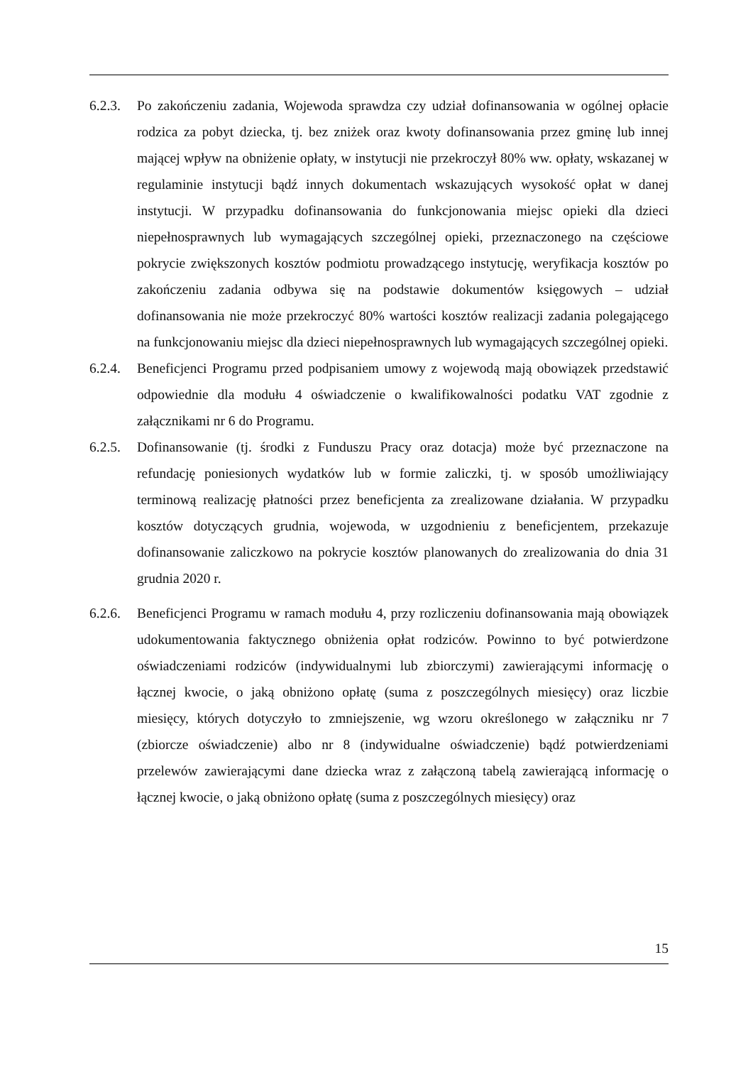6.2.3.
Po zakończeniu zadania, Wojewoda sprawdza czy udział dofinansowania w ogólnej opłacie rodzica za pobyt dziecka, tj. bez zniżek oraz kwoty dofinansowania przez gminę lub innej mającej wpływ na obniżenie opłaty, w instytucji nie przekroczył 80% ww. opłaty, wskazanej w regulaminie instytucji bądź innych dokumentach wskazujących wysokość opłat w danej instytucji. W przypadku dofinansowania do funkcjonowania miejsc opieki dla dzieci niepełnosprawnych lub wymagających szczególnej opieki, przeznaczonego na częściowe pokrycie zwiększonych kosztów podmiotu prowadzącego instytucję, weryfikacja kosztów po zakończeniu zadania odbywa się na podstawie dokumentów księgowych – udział dofinansowania nie może przekroczyć 80% wartości kosztów realizacji zadania polegającego na funkcjonowaniu miejsc dla dzieci niepełnosprawnych lub wymagających szczególnej opieki.
6.2.4.
Beneficjenci Programu przed podpisaniem umowy z wojewodą mają obowiązek przedstawić odpowiednie dla modułu 4 oświadczenie o kwalifikowalności podatku VAT zgodnie z załącznikami nr 6 do Programu.
6.2.5.
Dofinansowanie (tj. środki z Funduszu Pracy oraz dotacja) może być przeznaczone na refundację poniesionych wydatków lub w formie zaliczki, tj. w sposób umożliwiający terminową realizację płatności przez beneficjenta za zrealizowane działania. W przypadku kosztów dotyczących grudnia, wojewoda, w uzgodnieniu z beneficjentem, przekazuje dofinansowanie zaliczkowo na pokrycie kosztów planowanych do zrealizowania do dnia 31 grudnia 2020 r.
6.2.6.
Beneficjenci Programu w ramach modułu 4, przy rozliczeniu dofinansowania mają obowiązek udokumentowania faktycznego obniżenia opłat rodziców. Powinno to być potwierdzone oświadczeniami rodziców (indywidualnymi lub zbiorczymi) zawierającymi informację o łącznej kwocie, o jaką obniżono opłatę (suma z poszczególnych miesięcy) oraz liczbie miesięcy, których dotyczyło to zmniejszenie, wg wzoru określonego w załączniku nr 7 (zbiorcze oświadczenie) albo nr 8 (indywidualne oświadczenie) bądź potwierdzeniami przelewów zawierającymi dane dziecka wraz z załączoną tabelą zawierającą informację o łącznej kwocie, o jaką obniżono opłatę (suma z poszczególnych miesięcy) oraz
15